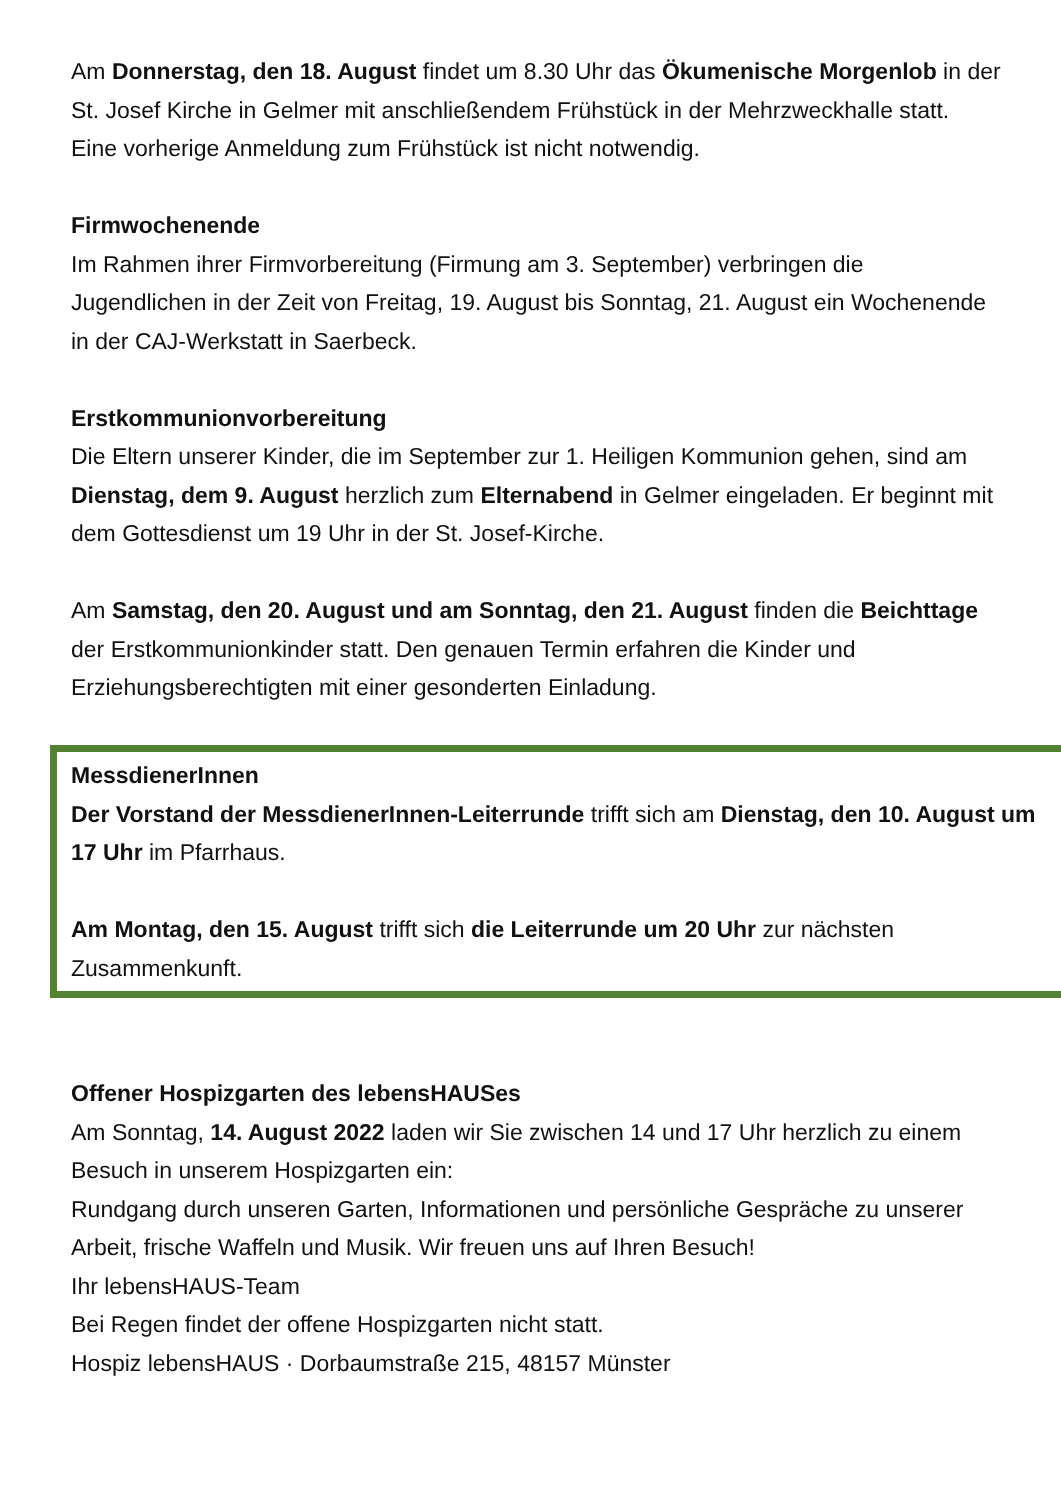Am Donnerstag, den 18. August findet um 8.30 Uhr das Ökumenische Morgenlob in der St. Josef Kirche in Gelmer mit anschließendem Frühstück in der Mehrzweckhalle statt. Eine vorherige Anmeldung zum Frühstück ist nicht notwendig.
Firmwochenende
Im Rahmen ihrer Firmvorbereitung (Firmung am 3. September) verbringen die Jugendlichen in der Zeit von Freitag, 19. August bis Sonntag, 21. August ein Wochenende in der CAJ-Werkstatt in Saerbeck.
Erstkommunionvorbereitung
Die Eltern unserer Kinder, die im September zur 1. Heiligen Kommunion gehen, sind am Dienstag, dem 9. August herzlich zum Elternabend in Gelmer eingeladen. Er beginnt mit dem Gottesdienst um 19 Uhr in der St. Josef-Kirche.
Am Samstag, den 20. August und am Sonntag, den 21. August finden die Beichttage der Erstkommunionkinder statt. Den genauen Termin erfahren die Kinder und Erziehungsberechtigten mit einer gesonderten Einladung.
MessdienerInnen
Der Vorstand der MessdienerInnen-Leiterrunde trifft sich am Dienstag, den 10. August um 17 Uhr im Pfarrhaus.
Am Montag, den 15. August trifft sich die Leiterrunde um 20 Uhr zur nächsten Zusammenkunft.
Offener Hospizgarten des lebensHAUSes
Am Sonntag, 14. August 2022 laden wir Sie zwischen 14 und 17 Uhr herzlich zu einem Besuch in unserem Hospizgarten ein:
Rundgang durch unseren Garten, Informationen und persönliche Gespräche zu unserer Arbeit, frische Waffeln und Musik. Wir freuen uns auf Ihren Besuch!
Ihr lebensHAUS-Team
Bei Regen findet der offene Hospizgarten nicht statt.
Hospiz lebensHAUS · Dorbaumstraße 215, 48157 Münster